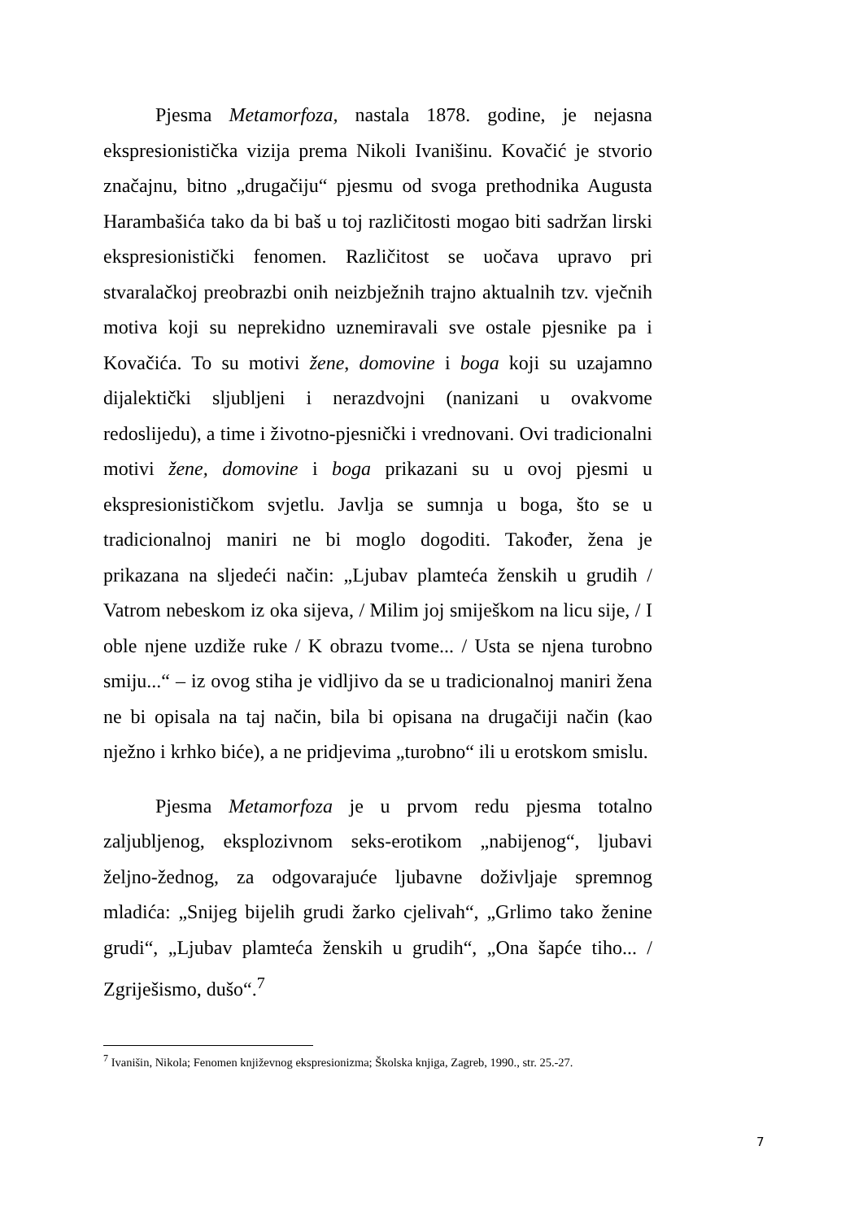Pjesma Metamorfoza, nastala 1878. godine, je nejasna ekspresionistička vizija prema Nikoli Ivanišinu. Kovačić je stvorio značajnu, bitno „drugačiju“ pjesmu od svoga prethodnika Augusta Harambašića tako da bi baš u toj različitosti mogao biti sadržan lirski ekspresionistički fenomen. Različitost se uočava upravo pri stvaralačkoj preobrazbi onih neizbježnih trajno aktualnih tzv. vječnih motiva koji su neprekidno uznemiravali sve ostale pjesnike pa i Kovačića. To su motivi žene, domovine i boga koji su uzajamno dijalektički sljubljeni i nerazdvojni (nanizani u ovakvome redoslijedu), a time i životno-pjesnički i vrednovani. Ovi tradicionalni motivi žene, domovine i boga prikazani su u ovoj pjesmi u ekspresionističkom svjetlu. Javlja se sumnja u boga, što se u tradicionalnoj maniri ne bi moglo dogoditi. Također, žena je prikazana na sljedeći način: „Ljubav plamteća ženskih u grudih / Vatrom nebeskom iz oka sijeva, / Milim joj smiješkom na licu sije, / I oble njene uzdiže ruke / K obrazu tvome... / Usta se njena turobno smiju...“ – iz ovog stiha je vidljivo da se u tradicionalnoj maniri žena ne bi opisala na taj način, bila bi opisana na drugačiji način (kao nježno i krhko biće), a ne pridjevima „turobno“ ili u erotskom smislu.
Pjesma Metamorfoza je u prvom redu pjesma totalno zaljubljenog, eksplozivnom seks-erotikom „nabijenog“, ljubavi željno-žednog, za odgovarajuće ljubavne doživljaje spremnog mladića: „Snijeg bijelih grudi žarko cjelivah“, „Grlimo tako ženine grudi“, „Ljubav plamteća ženskih u grudih“, „Ona šapće tiho... / Zgriješismo, dušo“.<sup>7</sup>
<sup>7</sup> Ivanišin, Nikola; Fenomen književnog ekspresionizma; Školska knjiga, Zagreb, 1990., str. 25.-27.
7